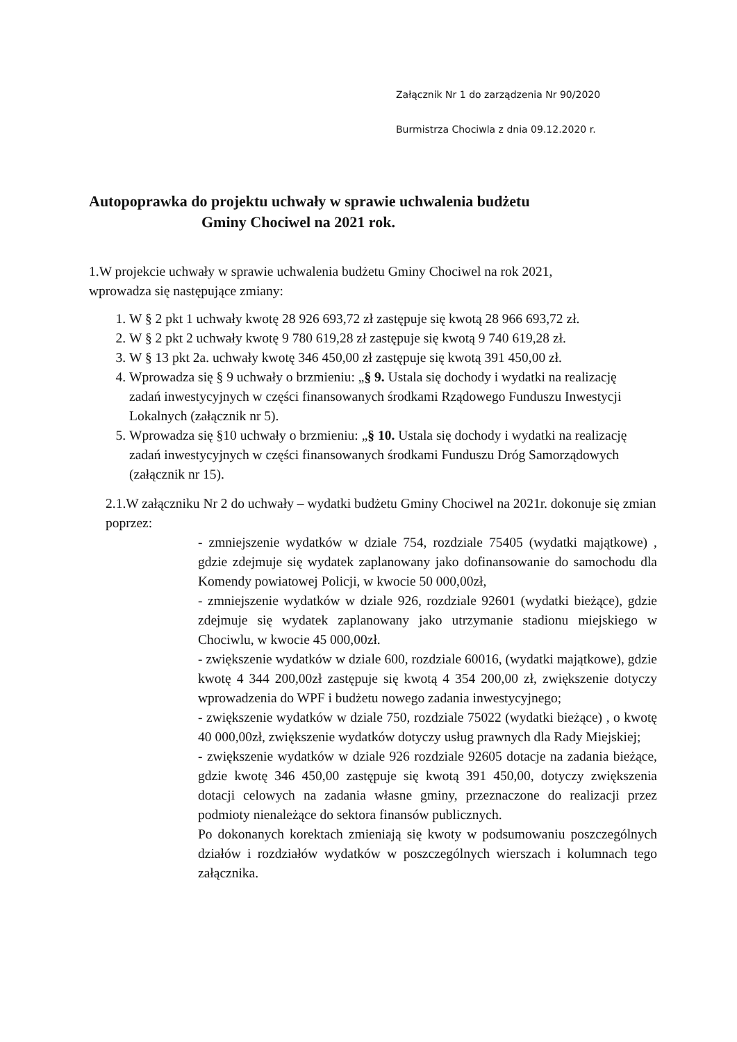Załącznik Nr 1 do zarządzenia Nr 90/2020
Burmistrza Chociwla z dnia 09.12.2020 r.
Autopoprawka do projektu uchwały w sprawie uchwalenia budżetu
Gminy Chociwel na 2021 rok.
1.W projekcie uchwały w sprawie uchwalenia budżetu Gminy Chociwel na rok 2021,
wprowadza się następujące zmiany:
1. W § 2 pkt 1 uchwały kwotę 28 926 693,72 zł zastępuje się kwotą 28 966 693,72 zł.
2. W § 2 pkt 2 uchwały kwotę 9 780 619,28 zł zastępuje się kwotą 9 740 619,28 zł.
3. W § 13 pkt 2a. uchwały kwotę 346 450,00 zł zastępuje się kwotą 391 450,00 zł.
4. Wprowadza się § 9 uchwały o brzmieniu: „§ 9. Ustala się dochody i wydatki na realizację zadań inwestycyjnych w części finansowanych środkami Rządowego Funduszu Inwestycji Lokalnych (załącznik nr 5).
5. Wprowadza się §10 uchwały o brzmieniu: „§ 10. Ustala się dochody i wydatki na realizację zadań inwestycyjnych w części finansowanych środkami Funduszu Dróg Samorządowych (załącznik nr 15).
2.1.W załączniku Nr 2 do uchwały – wydatki budżetu Gminy Chociwel na 2021r. dokonuje się zmian poprzez:
- zmniejszenie wydatków w dziale 754, rozdziale 75405 (wydatki majątkowe) , gdzie zdejmuje się wydatek zaplanowany jako dofinansowanie do samochodu dla Komendy powiatowej Policji, w kwocie 50 000,00zł,
- zmniejszenie wydatków w dziale 926, rozdziale 92601 (wydatki bieżące), gdzie zdejmuje się wydatek zaplanowany jako utrzymanie stadionu miejskiego w Chociwlu, w kwocie 45 000,00zł.
- zwiększenie wydatków w dziale 600, rozdziale 60016, (wydatki majątkowe), gdzie kwotę 4 344 200,00zł zastępuje się kwotą 4 354 200,00 zł, zwiększenie dotyczy wprowadzenia do WPF i budżetu nowego zadania inwestycyjnego;
- zwiększenie wydatków w dziale 750, rozdziale 75022 (wydatki bieżące) , o kwotę 40 000,00zł, zwiększenie wydatków dotyczy usług prawnych dla Rady Miejskiej;
- zwiększenie wydatków w dziale 926 rozdziale 92605 dotacje na zadania bieżące, gdzie kwotę 346 450,00 zastępuje się kwotą 391 450,00, dotyczy zwiększenia dotacji celowych na zadania własne gminy, przeznaczone do realizacji przez podmioty nienależące do sektora finansów publicznych.
Po dokonanych korektach zmieniają się kwoty w podsumowaniu poszczególnych działów i rozdziałów wydatków w poszczególnych wierszach i kolumnach tego załącznika.